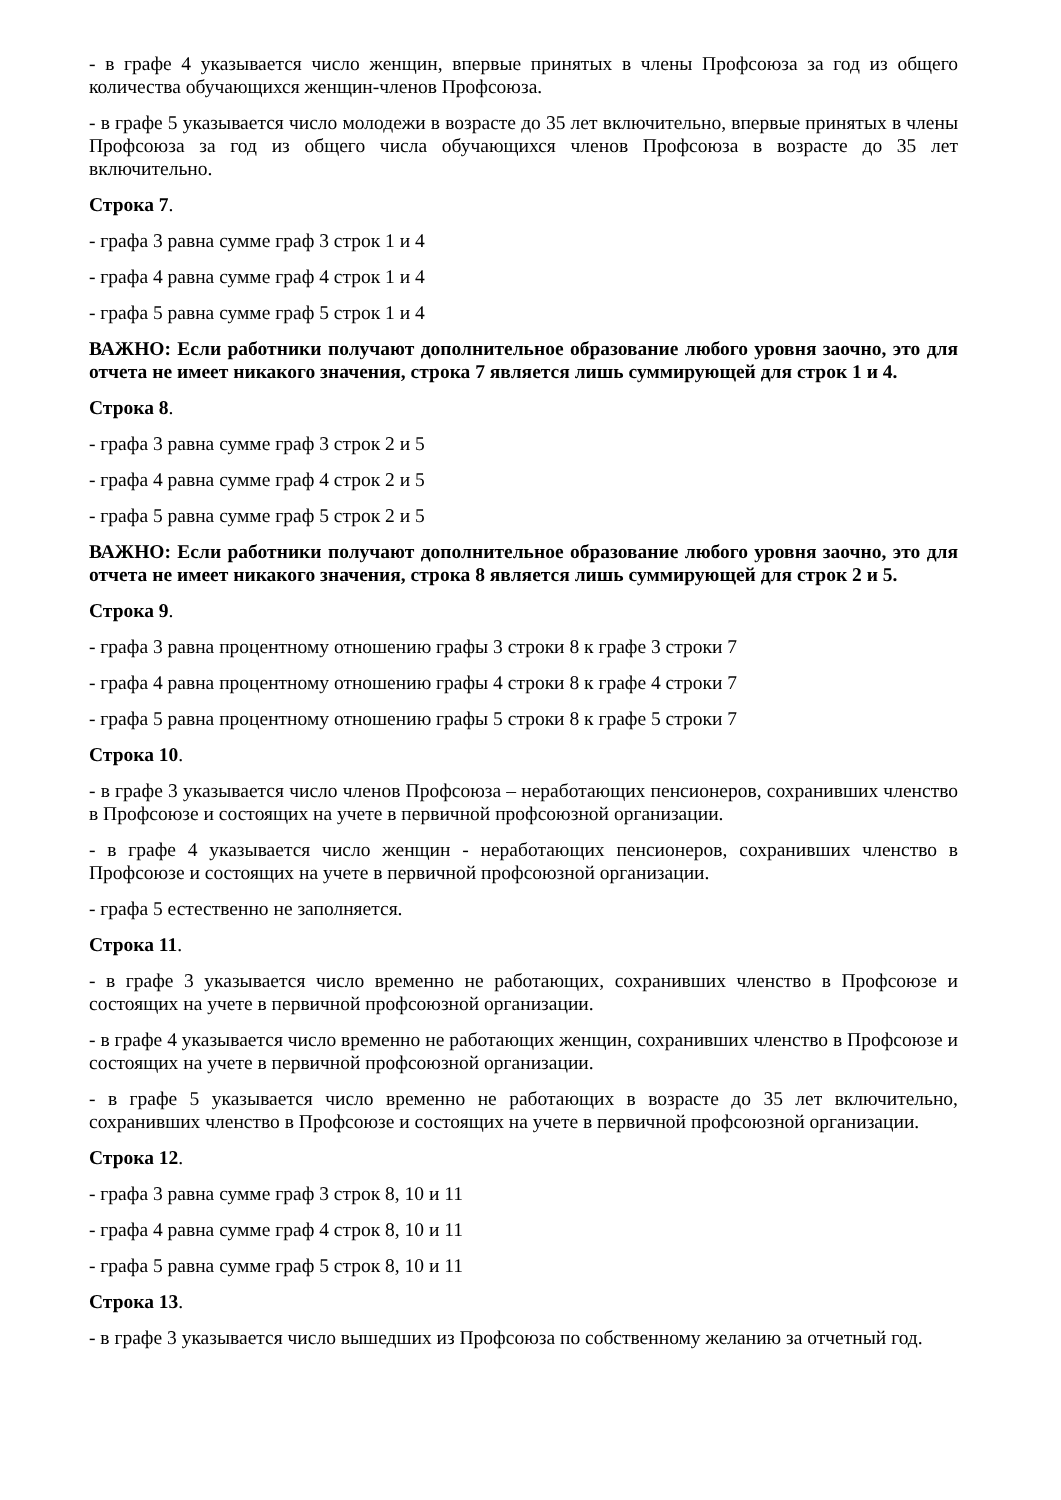- в графе 4 указывается число женщин, впервые принятых в члены Профсоюза за год из общего количества обучающихся женщин-членов Профсоюза.
- в графе 5 указывается число молодежи в возрасте до 35 лет включительно, впервые принятых в члены Профсоюза за год из общего числа обучающихся членов Профсоюза в возрасте до 35 лет включительно.
Строка 7.
- графа 3 равна сумме граф 3 строк 1 и 4
- графа 4 равна сумме граф 4 строк 1 и 4
- графа 5 равна сумме граф 5 строк 1 и 4
ВАЖНО: Если работники получают дополнительное образование любого уровня заочно, это для отчета не имеет никакого значения, строка 7 является лишь суммирующей для строк 1 и 4.
Строка 8.
- графа 3 равна сумме граф 3 строк 2 и 5
- графа 4 равна сумме граф 4 строк 2 и 5
- графа 5 равна сумме граф 5 строк 2 и 5
ВАЖНО: Если работники получают дополнительное образование любого уровня заочно, это для отчета не имеет никакого значения, строка 8 является лишь суммирующей для строк 2 и 5.
Строка 9.
- графа 3 равна процентному отношению графы 3 строки 8 к графе 3 строки 7
- графа 4 равна процентному отношению графы 4 строки 8 к графе 4 строки 7
- графа 5 равна процентному отношению графы 5 строки 8 к графе 5 строки 7
Строка 10.
- в графе 3 указывается число членов Профсоюза – неработающих пенсионеров, сохранивших членство в Профсоюзе и состоящих на учете в первичной профсоюзной организации.
- в графе 4 указывается число женщин - неработающих пенсионеров, сохранивших членство в Профсоюзе и состоящих на учете в первичной профсоюзной организации.
- графа 5 естественно не заполняется.
Строка 11.
- в графе 3 указывается число временно не работающих, сохранивших членство в Профсоюзе и состоящих на учете в первичной профсоюзной организации.
- в графе 4 указывается число временно не работающих женщин, сохранивших членство в Профсоюзе и состоящих на учете в первичной профсоюзной организации.
- в графе 5 указывается число временно не работающих в возрасте до 35 лет включительно, сохранивших членство в Профсоюзе и состоящих на учете в первичной профсоюзной организации.
Строка 12.
- графа 3 равна сумме граф 3 строк 8, 10 и 11
- графа 4 равна сумме граф 4 строк 8, 10 и 11
- графа 5 равна сумме граф 5 строк 8, 10 и 11
Строка 13.
- в графе 3 указывается число вышедших из Профсоюза по собственному желанию за отчетный год.